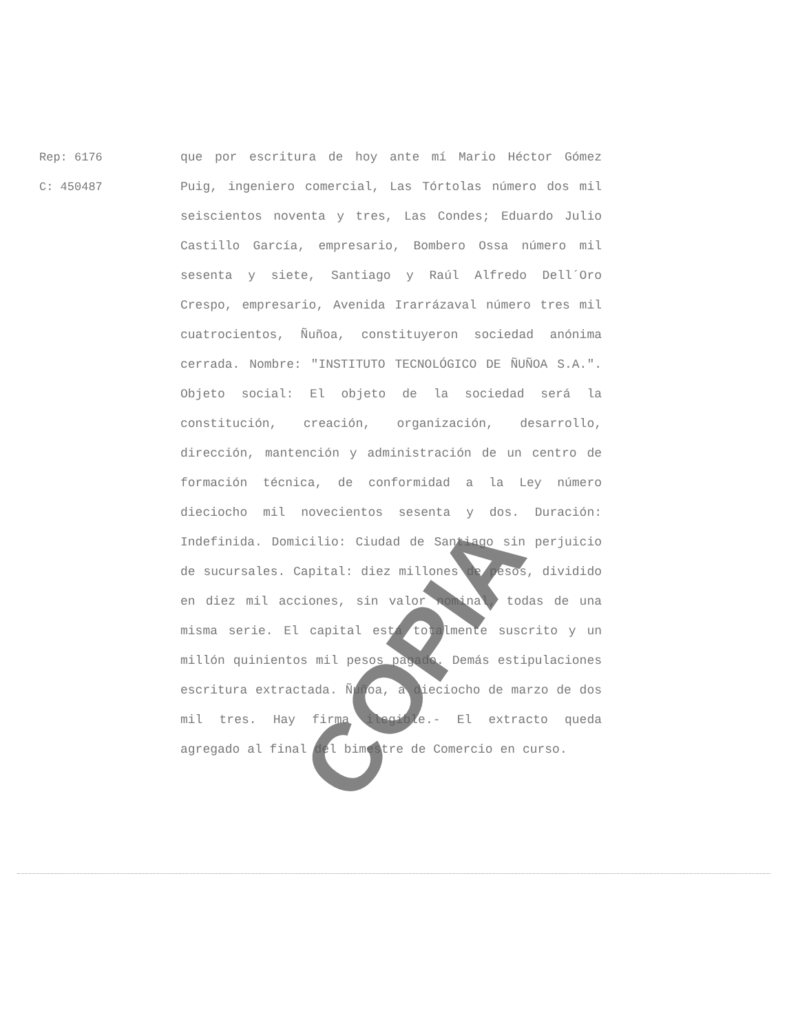Rep: 6176
C: 450487
que por escritura de hoy ante mí Mario Héctor Gómez Puig, ingeniero comercial, Las Tórtolas número dos mil seiscientos noventa y tres, Las Condes; Eduardo Julio Castillo García, empresario, Bombero Ossa número mil sesenta y siete, Santiago y Raúl Alfredo Dell´Oro Crespo, empresario, Avenida Irarrázaval número tres mil cuatrocientos, Ñuñoa, constituyeron sociedad anónima cerrada. Nombre: "INSTITUTO TECNOLÓGICO DE ÑUÑOA S.A.". Objeto social: El objeto de la sociedad será la constitución, creación, organización, desarrollo, dirección, mantención y administración de un centro de formación técnica, de conformidad a la Ley número dieciocho mil novecientos sesenta y dos. Duración: Indefinida. Domicilio: Ciudad de Santiago sin perjuicio de sucursales. Capital: diez millones de pesos, dividido en diez mil acciones, sin valor nominal, todas de una misma serie. El capital está totalmente suscrito y un millón quinientos mil pesos pagado. Demás estipulaciones escritura extractada. Ñuñoa, a dieciocho de marzo de dos mil tres. Hay firma ilegible.- El extracto queda agregado al final del bimestre de Comercio en curso.
COPIA